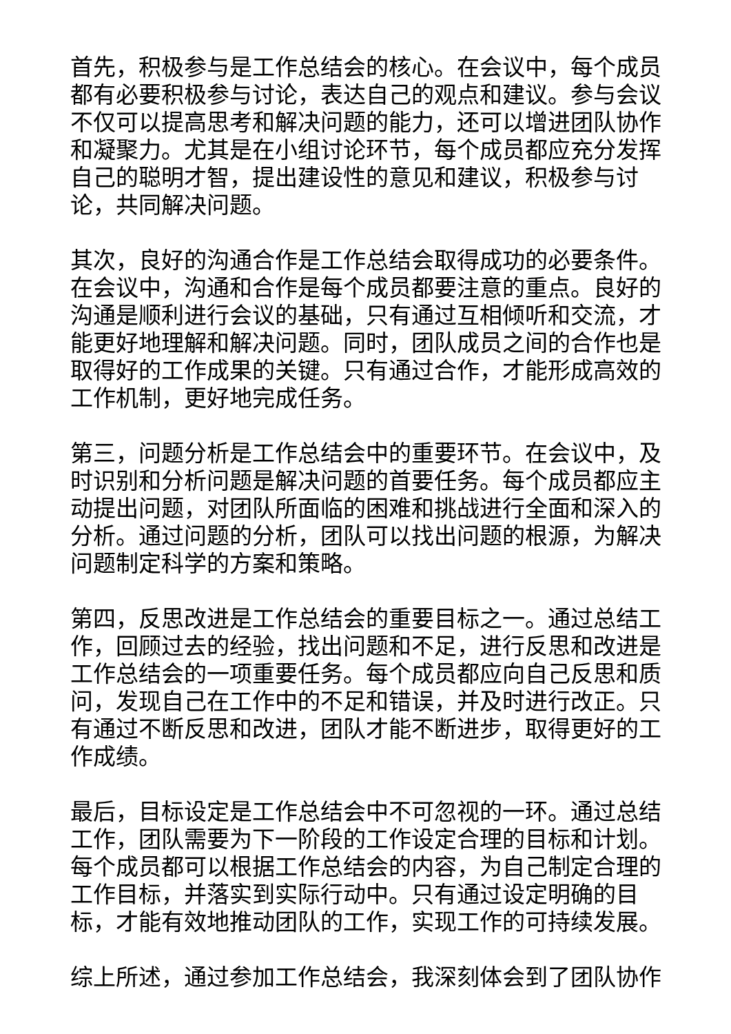首先，积极参与是工作总结会的核心。在会议中，每个成员都有必要积极参与讨论，表达自己的观点和建议。参与会议不仅可以提高思考和解决问题的能力，还可以增进团队协作和凝聚力。尤其是在小组讨论环节，每个成员都应充分发挥自己的聪明才智，提出建设性的意见和建议，积极参与讨论，共同解决问题。
其次，良好的沟通合作是工作总结会取得成功的必要条件。在会议中，沟通和合作是每个成员都要注意的重点。良好的沟通是顺利进行会议的基础，只有通过互相倾听和交流，才能更好地理解和解决问题。同时，团队成员之间的合作也是取得好的工作成果的关键。只有通过合作，才能形成高效的工作机制，更好地完成任务。
第三，问题分析是工作总结会中的重要环节。在会议中，及时识别和分析问题是解决问题的首要任务。每个成员都应主动提出问题，对团队所面临的困难和挑战进行全面和深入的分析。通过问题的分析，团队可以找出问题的根源，为解决问题制定科学的方案和策略。
第四，反思改进是工作总结会的重要目标之一。通过总结工作，回顾过去的经验，找出问题和不足，进行反思和改进是工作总结会的一项重要任务。每个成员都应向自己反思和质问，发现自己在工作中的不足和错误，并及时进行改正。只有通过不断反思和改进，团队才能不断进步，取得更好的工作成绩。
最后，目标设定是工作总结会中不可忽视的一环。通过总结工作，团队需要为下一阶段的工作设定合理的目标和计划。每个成员都可以根据工作总结会的内容，为自己制定合理的工作目标，并落实到实际行动中。只有通过设定明确的目标，才能有效地推动团队的工作，实现工作的可持续发展。
综上所述，通过参加工作总结会，我深刻体会到了团队协作